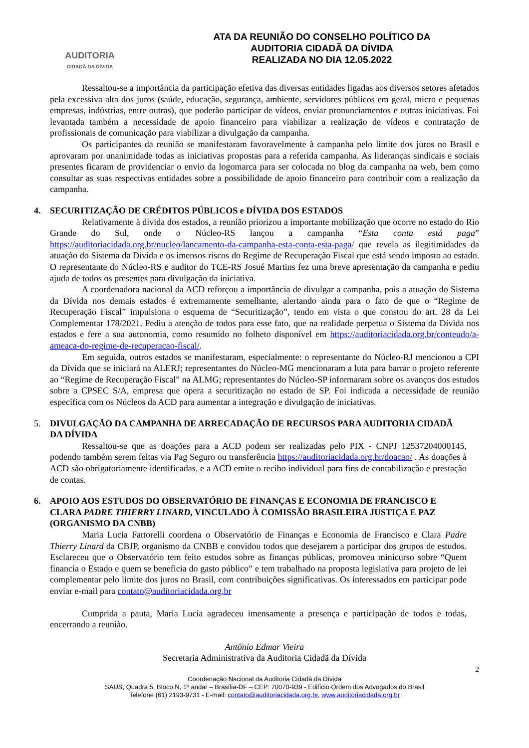AUDITORIA
CIDADÃ DA DÍVIDA
ATA DA REUNIÃO DO CONSELHO POLÍTICO DA
AUDITORIA CIDADÃ DA DÍVIDA
REALIZADA NO DIA 12.05.2022
Ressaltou-se a importância da participação efetiva das diversas entidades ligadas aos diversos setores afetados pela excessiva alta dos juros (saúde, educação, segurança, ambiente, servidores públicos em geral, micro e pequenas empresas, indústrias, entre outras), que poderão participar de vídeos, enviar pronunciamentos e outras iniciativas. Foi levantada também a necessidade de apoio financeiro para viabilizar a realização de vídeos e contratação de profissionais de comunicação para viabilizar a divulgação da campanha.
Os participantes da reunião se manifestaram favoravelmente à campanha pelo limite dos juros no Brasil e aprovaram por unanimidade todas as iniciativas propostas para a referida campanha. As lideranças sindicais e sociais presentes ficaram de providenciar o envio da logomarca para ser colocada no blog da campanha na web, bem como consultar as suas respectivas entidades sobre a possibilidade de apoio financeiro para contribuir com a realização da campanha.
4. SECURITIZAÇÃO DE CRÉDITOS PÚBLICOS e DÍVIDA DOS ESTADOS
Relativamente à dívida dos estados, a reunião priorizou a importante mobilização que ocorre no estado do Rio Grande do Sul, onde o Núcleo-RS lançou a campanha “Esta conta está paga” https://auditoriacidada.org.br/nucleo/lancamento-da-campanha-esta-conta-esta-paga/ que revela as ilegitimidades da atuação do Sistema da Dívida e os imensos riscos do Regime de Recuperação Fiscal que está sendo imposto ao estado. O representante do Núcleo-RS e auditor do TCE-RS Josué Martins fez uma breve apresentação da campanha e pediu ajuda de todos os presentes para divulgação da iniciativa.
A coordenadora nacional da ACD reforçou a importância de divulgar a campanha, pois a atuação do Sistema da Dívida nos demais estados é extremamente semelhante, alertando ainda para o fato de que o “Regime de Recuperação Fiscal” impulsiona o esquema de “Securitização”, tendo em vista o que constou do art. 28 da Lei Complementar 178/2021. Pediu a atenção de todos para esse fato, que na realidade perpetua o Sistema da Dívida nos estados e fere a sua autonomia, como resumido no folheto disponível em https://auditoriacidada.org.br/conteudo/a-ameaca-do-regime-de-recuperacao-fiscal/.
Em seguida, outros estados se manifestaram, especialmente: o representante do Núcleo-RJ mencionou a CPI da Dívida que se iniciará na ALERJ; representantes do Núcleo-MG mencionaram a luta para barrar o projeto referente ao “Regime de Recuperação Fiscal” na ALMG; representantes do Núcleo-SP informaram sobre os avanços dos estudos sobre a CPSEC S/A, empresa que opera a securitização no estado de SP. Foi indicada a necessidade de reunião específica com os Núcleos da ACD para aumentar a integração e divulgação de iniciativas.
5. DIVULGAÇÃO DA CAMPANHA DE ARRECADAÇÃO DE RECURSOS PARA AUDITORIA CIDADÃ DA DÍVIDA
Ressaltou-se que as doações para a ACD podem ser realizadas pelo PIX - CNPJ 12537204000145, podendo também serem feitas via Pag Seguro ou transferência https://auditoriacidada.org.br/doacao/ . As doações à ACD são obrigatoriamente identificadas, e a ACD emite o recibo individual para fins de contabilização e prestação de contas.
6. APOIO AOS ESTUDOS DO OBSERVATÓRIO DE FINANÇAS E ECONOMIA DE FRANCISCO E CLARA PADRE THIERRY LINARD, VINCULADO À COMISSÃO BRASILEIRA JUSTIÇA E PAZ (ORGANISMO DA CNBB)
Maria Lucia Fattorelli coordena o Observatório de Finanças e Economia de Francisco e Clara Padre Thierry Linard da CBJP, organismo da CNBB e convidou todos que desejarem a participar dos grupos de estudos. Esclareceu que o Observatório tem feito estudos sobre as finanças públicas, promoveu minicurso sobre “Quem financia o Estado e quem se beneficia do gasto público” e tem trabalhado na proposta legislativa para projeto de lei complementar pelo limite dos juros no Brasil, com contribuições significativas. Os interessados em participar pode enviar e-mail para contato@auditoriacidada.org.br
Cumprida a pauta, Maria Lucia agradeceu imensamente a presença e participação de todos e todas, encerrando a reunião.
Antônio Edmar Vieira
Secretaria Administrativa da Auditoria Cidadã da Dívida
2
Coordenação Nacional da Auditoria Cidadã da Dívida
SAUS, Quadra 5, Bloco N, 1º andar – Brasília-DF – CEP: 70070-939 - Edifício Ordem dos Advogados do Brasil
Telefone (61) 2193-9731 - E-mail: contato@auditoriacidada.org.br, www.auditoriacidada.org.br